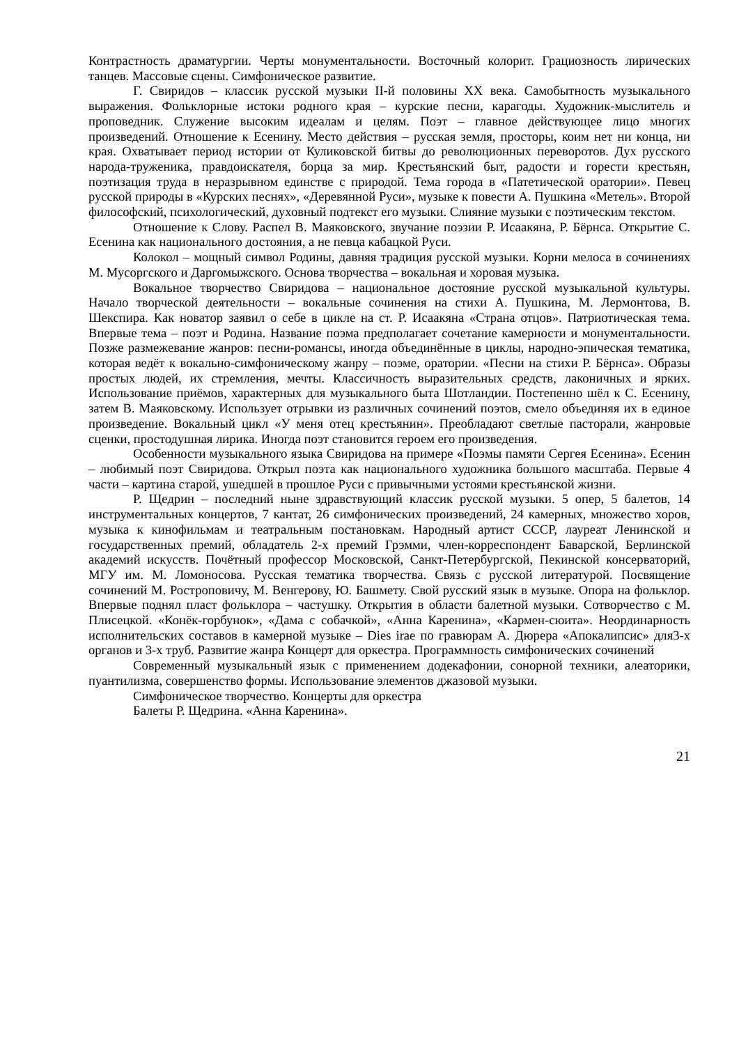Контрастность драматургии. Черты монументальности. Восточный колорит. Грациозность лирических танцев. Массовые сцены. Симфоническое развитие.
Г. Свиридов – классик русской музыки II-й половины XX века. Самобытность музыкального выражения. Фольклорные истоки родного края – курские песни, карагоды. Художник-мыслитель и проповедник. Служение высоким идеалам и целям. Поэт – главное действующее лицо многих произведений. Отношение к Есенину. Место действия – русская земля, просторы, коим нет ни конца, ни края. Охватывает период истории от Куликовской битвы до революционных переворотов. Дух русского народа-труженика, правдоискателя, борца за мир. Крестьянский быт, радости и горести крестьян, поэтизация труда в неразрывном единстве с природой. Тема города в «Патетической оратории». Певец русской природы в «Курских песнях», «Деревянной Руси», музыке к повести А. Пушкина «Метель». Второй философский, психологический, духовный подтекст его музыки. Слияние музыки с поэтическим текстом.
Отношение к Слову. Распел В. Маяковского, звучание поэзии Р. Исаакяна, Р. Бёрнса. Открытие С. Есенина как национального достояния, а не певца кабацкой Руси.
Колокол – мощный символ Родины, давняя традиция русской музыки. Корни мелоса в сочинениях М. Мусоргского и Даргомыжского. Основа творчества – вокальная и хоровая музыка.
Вокальное творчество Свиридова – национальное достояние русской музыкальной культуры. Начало творческой деятельности – вокальные сочинения на стихи А. Пушкина, М. Лермонтова, В. Шекспира. Как новатор заявил о себе в цикле на ст. Р. Исаакяна «Страна отцов». Патриотическая тема. Впервые тема – поэт и Родина. Название поэма предполагает сочетание камерности и монументальности. Позже размежевание жанров: песни-романсы, иногда объединённые в циклы, народно-эпическая тематика, которая ведёт к вокально-симфоническому жанру – поэме, оратории. «Песни на стихи Р. Бёрнса». Образы простых людей, их стремления, мечты. Классичность выразительных средств, лаконичных и ярких. Использование приёмов, характерных для музыкального быта Шотландии. Постепенно шёл к С. Есенину, затем В. Маяковскому. Использует отрывки из различных сочинений поэтов, смело объединяя их в единое произведение. Вокальный цикл «У меня отец крестьянин». Преобладают светлые пасторали, жанровые сценки, простодушная лирика. Иногда поэт становится героем его произведения.
Особенности музыкального языка Свиридова на примере «Поэмы памяти Сергея Есенина». Есенин – любимый поэт Свиридова. Открыл поэта как национального художника большого масштаба. Первые 4 части – картина старой, ушедшей в прошлое Руси с привычными устоями крестьянской жизни.
Р. Щедрин – последний ныне здравствующий классик русской музыки. 5 опер, 5 балетов, 14 инструментальных концертов, 7 кантат, 26 симфонических произведений, 24 камерных, множество хоров, музыка к кинофильмам и театральным постановкам. Народный артист СССР, лауреат Ленинской и государственных премий, обладатель 2-х премий Грэмми, член-корреспондент Баварской, Берлинской академий искусств. Почётный профессор Московской, Санкт-Петербургской, Пекинской консерваторий, МГУ им. М. Ломоносова. Русская тематика творчества. Связь с русской литературой. Посвящение сочинений М. Ростроповичу, М. Венгерову, Ю. Башмету. Свой русский язык в музыке. Опора на фольклор. Впервые поднял пласт фольклора – частушку. Открытия в области балетной музыки. Сотворчество с М. Плисецкой. «Конёк-горбунок», «Дама с собачкой», «Анна Каренина», «Кармен-сюита». Неординарность исполнительских составов в камерной музыке – Dies irae по гравюрам А. Дюрера «Апокалипсис» для3-х органов и 3-х труб. Развитие жанра Концерт для оркестра. Программность симфонических сочинений
Современный музыкальный язык с применением додекафонии, сонорной техники, алеаторики, пуантилизма, совершенство формы. Использование элементов джазовой музыки.
Симфоническое творчество. Концерты для оркестра
Балеты Р. Щедрина. «Анна Каренина».
21